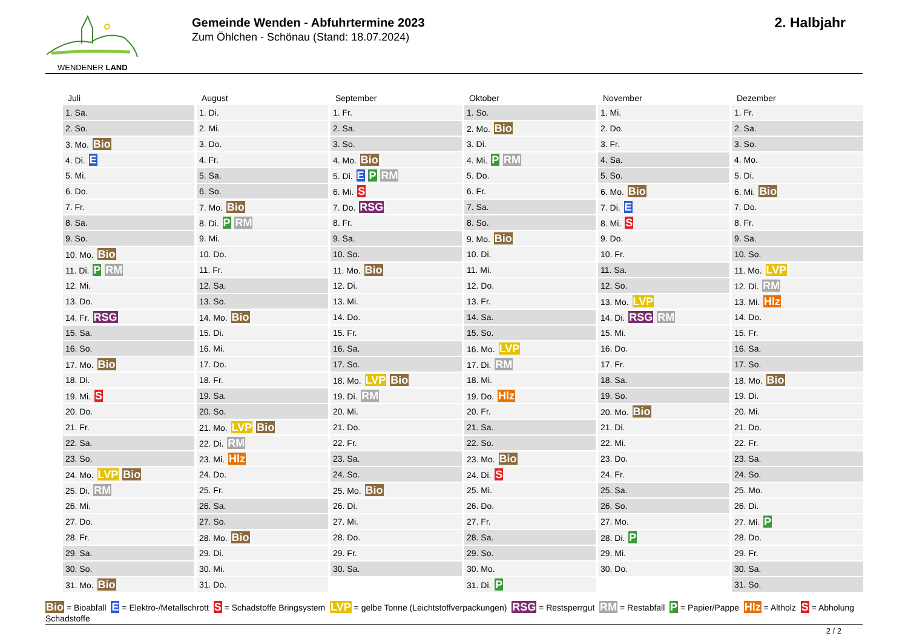WENDENER LAND
Gemeinde Wenden - Abfuhrtermine 2023
Zum Öhlchen - Schönau (Stand: 18.07.2024)
2. Halbjahr
| Juli | August | September | Oktober | November | Dezember |
| --- | --- | --- | --- | --- | --- |
| 1. Sa. | 1. Di. | 1. Fr. | 1. So. | 1. Mi. | 1. Fr. |
| 2. So. | 2. Mi. | 2. Sa. | 2. Mo. Bio | 2. Do. | 2. Sa. |
| 3. Mo. Bio | 3. Do. | 3. So. | 3. Di. | 3. Fr. | 3. So. |
| 4. Di. E | 4. Fr. | 4. Mo. Bio | 4. Mi. P RM | 4. Sa. | 4. Mo. |
| 5. Mi. | 5. Sa. | 5. Di. E P RM | 5. Do. | 5. So. | 5. Di. |
| 6. Do. | 6. So. | 6. Mi. S | 6. Fr. | 6. Mo. Bio | 6. Mi. Bio |
| 7. Fr. | 7. Mo. Bio | 7. Do. RSG | 7. Sa. | 7. Di. E | 7. Do. |
| 8. Sa. | 8. Di. P RM | 8. Fr. | 8. So. | 8. Mi. S | 8. Fr. |
| 9. So. | 9. Mi. | 9. Sa. | 9. Mo. Bio | 9. Do. | 9. Sa. |
| 10. Mo. Bio | 10. Do. | 10. So. | 10. Di. | 10. Fr. | 10. So. |
| 11. Di. P RM | 11. Fr. | 11. Mo. Bio | 11. Mi. | 11. Sa. | 11. Mo. LVP |
| 12. Mi. | 12. Sa. | 12. Di. | 12. Do. | 12. So. | 12. Di. RM |
| 13. Do. | 13. So. | 13. Mi. | 13. Fr. | 13. Mo. LVP | 13. Mi. Hlz |
| 14. Fr. RSG | 14. Mo. Bio | 14. Do. | 14. Sa. | 14. Di. RSG RM | 14. Do. |
| 15. Sa. | 15. Di. | 15. Fr. | 15. So. | 15. Mi. | 15. Fr. |
| 16. So. | 16. Mi. | 16. Sa. | 16. Mo. LVP | 16. Do. | 16. Sa. |
| 17. Mo. Bio | 17. Do. | 17. So. | 17. Di. RM | 17. Fr. | 17. So. |
| 18. Di. | 18. Fr. | 18. Mo. LVP Bio | 18. Mi. | 18. Sa. | 18. Mo. Bio |
| 19. Mi. S | 19. Sa. | 19. Di. RM | 19. Do. Hlz | 19. So. | 19. Di. |
| 20. Do. | 20. So. | 20. Mi. | 20. Fr. | 20. Mo. Bio | 20. Mi. |
| 21. Fr. | 21. Mo. LVP Bio | 21. Do. | 21. Sa. | 21. Di. | 21. Do. |
| 22. Sa. | 22. Di. RM | 22. Fr. | 22. So. | 22. Mi. | 22. Fr. |
| 23. So. | 23. Mi. Hlz | 23. Sa. | 23. Mo. Bio | 23. Do. | 23. Sa. |
| 24. Mo. LVP Bio | 24. Do. | 24. So. | 24. Di. S | 24. Fr. | 24. So. |
| 25. Di. RM | 25. Fr. | 25. Mo. Bio | 25. Mi. | 25. Sa. | 25. Mo. |
| 26. Mi. | 26. Sa. | 26. Di. | 26. Do. | 26. So. | 26. Di. |
| 27. Do. | 27. So. | 27. Mi. | 27. Fr. | 27. Mo. | 27. Mi. P |
| 28. Fr. | 28. Mo. Bio | 28. Do. | 28. Sa. | 28. Di. P | 28. Do. |
| 29. Sa. | 29. Di. | 29. Fr. | 29. So. | 29. Mi. | 29. Fr. |
| 30. So. | 30. Mi. | 30. Sa. | 30. Mo. | 30. Do. | 30. Sa. |
| 31. Mo. Bio | 31. Do. | | 31. Di. P | | 31. So. |
Bio = Bioabfall E = Elektro-/Metallschrott S = Schadstoffe Bringsystem LVP = gelbe Tonne (Leichtstoffverpackungen) RSG = Restsperrgut RM = Restabfall P = Papier/Pappe Hlz = Altholz S = Abholung Schadstoffe
2 / 2